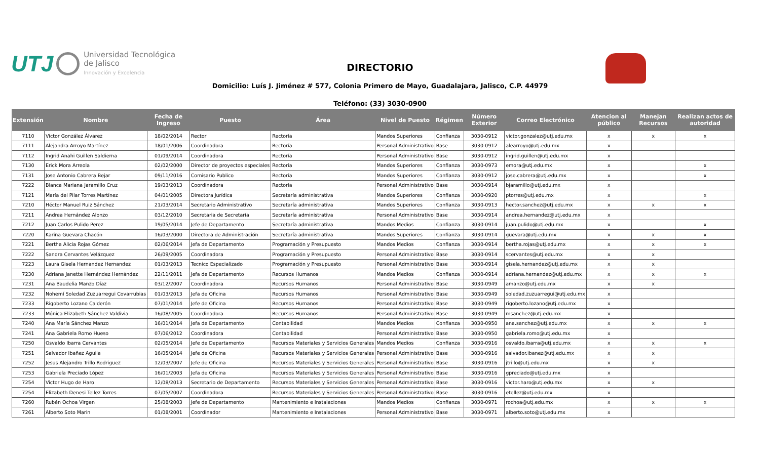UTJ
Universidad Tecnológica
de Jalisco
Innovación y Excelencia
DIRECTORIO
Domicilio: Luís J. Jiménez # 577, Colonia Primero de Mayo, Guadalajara, Jalisco, C.P. 44979
Teléfono: (33) 3030-0900
| Extensión | Nombre | Fecha de Ingreso | Puesto | Área | Nivel de Puesto | Régimen | Número Exterior | Correo Electrónico | Atencion al público | Manejan Recursos | Realizan actos de autoridad |
| --- | --- | --- | --- | --- | --- | --- | --- | --- | --- | --- | --- |
| 7110 | Víctor González Álvarez | 18/02/2014 | Rector | Rectoría | Mandos Superiores | Confianza | 3030-0912 | victor.gonzalez@utj.edu.mx | x | x | x |
| 7111 | Alejandra Arroyo Martínez | 18/01/2006 | Coordinadora | Rectoría | Personal Administrativo | Base | 3030-0912 | alearroyo@utj.edu.mx | x | | |
| 7112 | Ingrid Anahi Guillen Saldierna | 01/09/2014 | Coordinadora | Rectoría | Personal Administrativo | Base | 3030-0912 | ingrid.guillen@utj.edu.mx | x | | |
| 7130 | Erick Mora Arreola | 02/02/2000 | Director de proyectos especiales | Rectoría | Mandos Superiores | Confianza | 3030-0973 | emora@utj.edu.mx | x | | x |
| 7131 | Jose Antonio Cabrera Bejar | 09/11/2016 | Comisario Publico | Rectoría | Mandos Superiores | Confianza | 3030-0912 | jose.cabrera@utj.edu.mx | x | | x |
| 7222 | Blanca Mariana Jaramillo Cruz | 19/03/2013 | Coordinadora | Rectoría | Personal Administrativo | Base | 3030-0914 | bjaramillo@utj.edu.mx | x | | |
| 7121 | María del Pilar Torres Martínez | 04/01/2005 | Directora Jurídica | Secretaría administrativa | Mandos Superiores | Confianza | 3030-0920 | ptorres@utj.edu.mx | x | | x |
| 7210 | Héctor Manuel Ruiz Sánchez | 21/03/2014 | Secretario Administrativo | Secretaría administrativa | Mandos Superiores | Confianza | 3030-0913 | hector.sanchez@utj.edu.mx | x | x | x |
| 7211 | Andrea Hernández Alonzo | 03/12/2010 | Secretaria de Secretaría | Secretaría administrativa | Personal Administrativo | Base | 3030-0914 | andrea.hernandez@utj.edu.mx | x | | |
| 7212 | Juan Carlos Pulido Perez | 19/05/2014 | Jefe de Departamento | Secretaría administrativa | Mandos Medios | Confianza | 3030-0914 | juan.pulido@utj.edu.mx | x | | x |
| 7220 | Karina Guevara Chacón | 16/03/2000 | Directora de Administración | Secretaría administrativa | Mandos Superiores | Confianza | 3030-0914 | guevara@utj.edu.mx | x | x | x |
| 7221 | Bertha Alicia Rojas Gómez | 02/06/2014 | Jefa de Departamento | Programación y Presupuesto | Mandos Medios | Confianza | 3030-0914 | bertha.rojas@utj.edu.mx | x | x | x |
| 7222 | Sandra Cervantes Velázquez | 26/09/2005 | Coordinadora | Programación y Presupuesto | Personal Administrativo | Base | 3030-0914 | scervantes@utj.edu.mx | x | x | |
| 7223 | Laura Gisela Hernandez Hernandez | 01/03/2013 | Tecnico Especializado | Programación y Presupuesto | Personal Administrativo | Base | 3030-0914 | gisela.hernandez@utj.edu.mx | x | x | |
| 7230 | Adriana Janette Hernández Hernández | 22/11/2011 | Jefa de Departamento | Recursos Humanos | Mandos Medios | Confianza | 3030-0914 | adriana.hernandez@utj.edu.mx | x | x | x |
| 7231 | Ana Baudelia Manzo Díaz | 03/12/2007 | Coordinadora | Recursos Humanos | Personal Administrativo | Base | 3030-0949 | amanzo@utj.edu.mx | x | x | |
| 7232 | Nohemí Soledad Zuzuarregui Covarrubias | 01/03/2013 | Jefa de Oficina | Recursos Humanos | Personal Administrativo | Base | 3030-0949 | soledad.zuzuarregui@utj.edu.mx | x | | |
| 7233 | Rigoberto Lozano Calderón | 07/01/2014 | Jefe de Oficina | Recursos Humanos | Personal Administrativo | Base | 3030-0949 | rigoberto.lozano@utj.edu.mx | x | | |
| 7233 | Mónica Elizabeth Sánchez Valdivia | 16/08/2005 | Coordinadora | Recursos Humanos | Personal Administrativo | Base | 3030-0949 | msanchez@utj.edu.mx | x | | |
| 7240 | Ana María Sánchez Manzo | 16/01/2014 | Jefa de Departamento | Contabilidad | Mandos Medios | Confianza | 3030-0950 | ana.sanchez@utj.edu.mx | x | x | x |
| 7241 | Ana Gabriela Romo Hueso | 07/06/2012 | Coordinadora | Contabilidad | Personal Administrativo | Base | 3030-0950 | gabriela.romo@utj.edu.mx | x | | |
| 7250 | Osvaldo Ibarra Cervantes | 02/05/2014 | Jefe de Departamento | Recursos Materiales y Servicios Generales | Mandos Medios | Confianza | 3030-0916 | osvaldo.ibarra@utj.edu.mx | x | x | x |
| 7251 | Salvador Ibañez Aguila | 16/05/2014 | Jefe de Oficina | Recursos Materiales y Servicios Generales | Personal Administrativo | Base | 3030-0916 | salvador.ibanez@utj.edu.mx | x | x | |
| 7252 | Jesus Alejandro Trillo Rodriguez | 12/03/2007 | Jefe de Oficina | Recursos Materiales y Servicios Generales | Personal Administrativo | Base | 3030-0916 | jtrillo@utj.edu.mx | x | x | |
| 7253 | Gabriela Preciado López | 16/01/2003 | Jefa de Oficina | Recursos Materiales y Servicios Generales | Personal Administrativo | Base | 3030-0916 | gpreciado@utj.edu.mx | x | | |
| 7254 | Victor Hugo de Haro | 12/08/2013 | Secretario de Departamento | Recursos Materiales y Servicios Generales | Personal Administrativo | Base | 3030-0916 | victor.haro@utj.edu.mx | x | x | |
| 7254 | Elizabeth Denesi Tellez Torres | 07/05/2007 | Coordinadora | Recursos Materiales y Servicios Generales | Personal Administrativo | Base | 3030-0916 | etellez@utj.edu.mx | x | | |
| 7260 | Rubén Ochoa Virgen | 25/08/2003 | Jefe de Departamento | Mantenimiento e Instalaciones | Mandos Medios | Confianza | 3030-0971 | rochoa@utj.edu.mx | x | x | x |
| 7261 | Alberto Soto Marin | 01/08/2001 | Coordinador | Mantenimiento e Instalaciones | Personal Administrativo | Base | 3030-0971 | alberto.soto@utj.edu.mx | x | | |